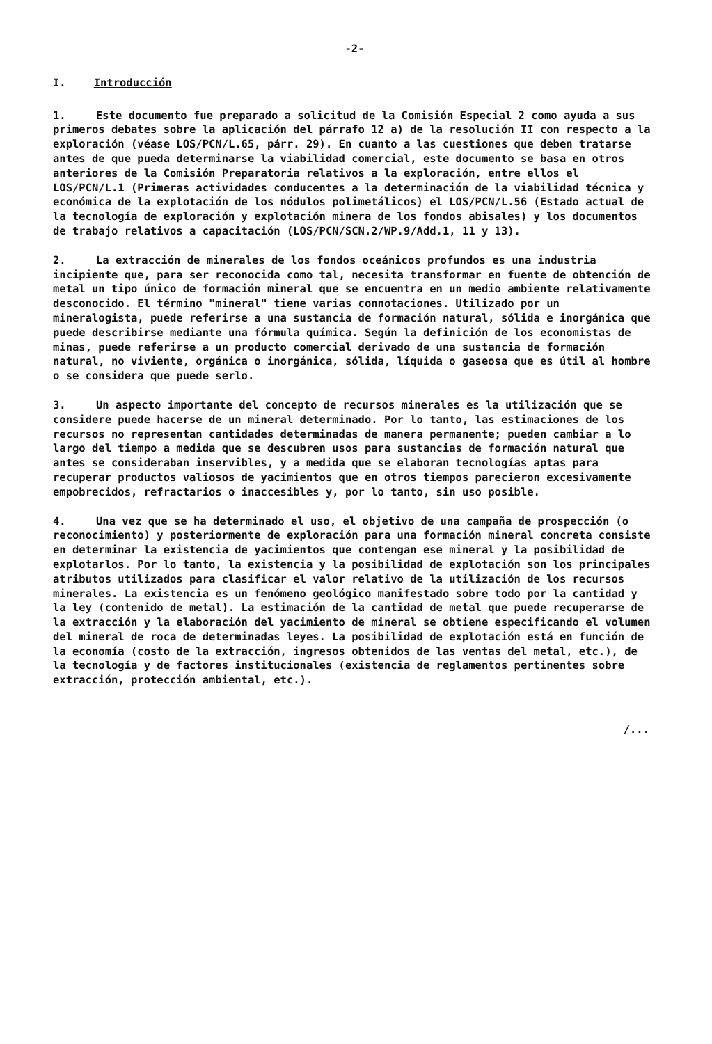-2-
I. Introducción
1. Este documento fue preparado a solicitud de la Comisión Especial 2 como ayuda a sus primeros debates sobre la aplicación del párrafo 12 a) de la resolución II con respecto a la exploración (véase LOS/PCN/L.65, párr. 29). En cuanto a las cuestiones que deben tratarse antes de que pueda determinarse la viabilidad comercial, este documento se basa en otros anteriores de la Comisión Preparatoria relativos a la exploración, entre ellos el LOS/PCN/L.1 (Primeras actividades conducentes a la determinación de la viabilidad técnica y económica de la explotación de los nódulos polimetálicos) el LOS/PCN/L.56 (Estado actual de la tecnología de exploración y explotación minera de los fondos abisales) y los documentos de trabajo relativos a capacitación (LOS/PCN/SCN.2/WP.9/Add.1, 11 y 13).
2. La extracción de minerales de los fondos oceánicos profundos es una industria incipiente que, para ser reconocida como tal, necesita transformar en fuente de obtención de metal un tipo único de formación mineral que se encuentra en un medio ambiente relativamente desconocido. El término "mineral" tiene varias connotaciones. Utilizado por un mineralogista, puede referirse a una sustancia de formación natural, sólida e inorgánica que puede describirse mediante una fórmula química. Según la definición de los economistas de minas, puede referirse a un producto comercial derivado de una sustancia de formación natural, no viviente, orgánica o inorgánica, sólida, líquida o gaseosa que es útil al hombre o se considera que puede serlo.
3. Un aspecto importante del concepto de recursos minerales es la utilización que se considere puede hacerse de un mineral determinado. Por lo tanto, las estimaciones de los recursos no representan cantidades determinadas de manera permanente; pueden cambiar a lo largo del tiempo a medida que se descubren usos para sustancias de formación natural que antes se consideraban inservibles, y a medida que se elaboran tecnologías aptas para recuperar productos valiosos de yacimientos que en otros tiempos parecieron excesivamente empobrecidos, refractarios o inaccesibles y, por lo tanto, sin uso posible.
4. Una vez que se ha determinado el uso, el objetivo de una campaña de prospección (o reconocimiento) y posteriormente de exploración para una formación mineral concreta consiste en determinar la existencia de yacimientos que contengan ese mineral y la posibilidad de explotarlos. Por lo tanto, la existencia y la posibilidad de explotación son los principales atributos utilizados para clasificar el valor relativo de la utilización de los recursos minerales. La existencia es un fenómeno geológico manifestado sobre todo por la cantidad y la ley (contenido de metal). La estimación de la cantidad de metal que puede recuperarse de la extracción y la elaboración del yacimiento de mineral se obtiene especificando el volumen del mineral de roca de determinadas leyes. La posibilidad de explotación está en función de la economía (costo de la extracción, ingresos obtenidos de las ventas del metal, etc.), de la tecnología y de factores institucionales (existencia de reglamentos pertinentes sobre extracción, protección ambiental, etc.).
/...